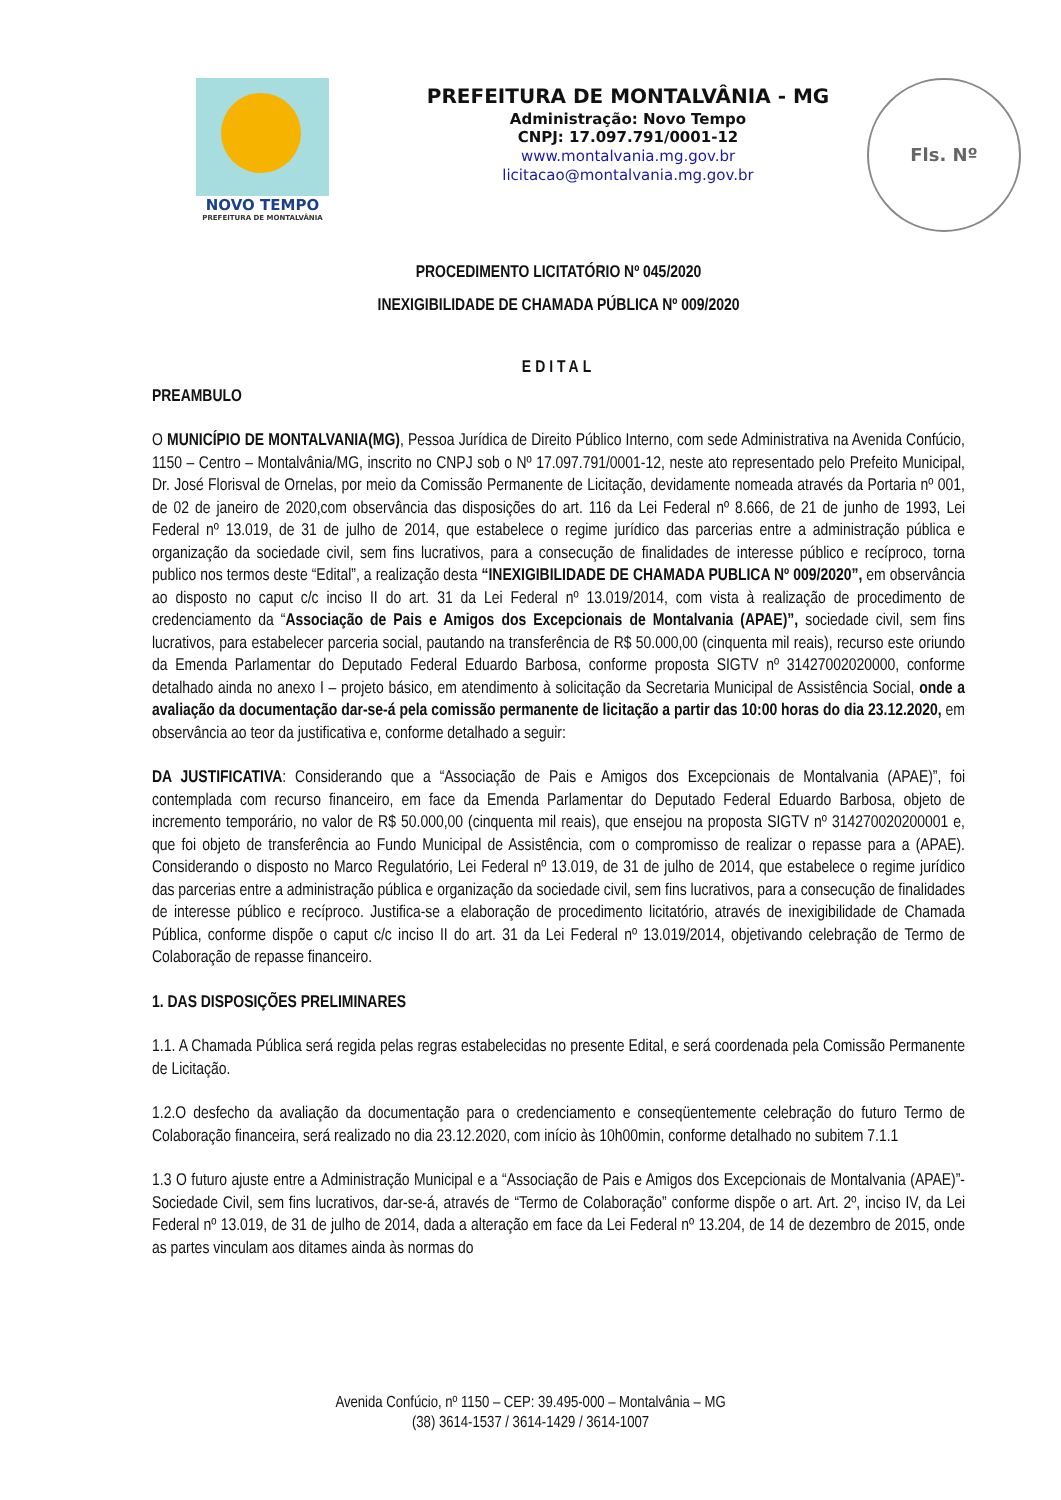NOVO TEMPO
PREFEITURA DE MONTALVÂNIA
PREFEITURA DE MONTALVÂNIA - MG
Administração: Novo Tempo
CNPJ: 17.097.791/0001-12
www.montalvania.mg.gov.br
licitacao@montalvania.mg.gov.br
Fls. Nº
PROCEDIMENTO LICITATÓRIO Nº 045/2020
INEXIGIBILIDADE DE CHAMADA PÚBLICA Nº 009/2020
EDITAL
PREAMBULO
O MUNICÍPIO DE MONTALVANIA(MG), Pessoa Jurídica de Direito Público Interno, com sede Administrativa na Avenida Confúcio, 1150 – Centro – Montalvânia/MG, inscrito no CNPJ sob o Nº 17.097.791/0001-12, neste ato representado pelo Prefeito Municipal, Dr. José Florisval de Ornelas, por meio da Comissão Permanente de Licitação, devidamente nomeada através da Portaria nº 001, de 02 de janeiro de 2020,com observância das disposições do art. 116 da Lei Federal nº 8.666, de 21 de junho de 1993, Lei Federal nº 13.019, de 31 de julho de 2014, que estabelece o regime jurídico das parcerias entre a administração pública e organização da sociedade civil, sem fins lucrativos, para a consecução de finalidades de interesse público e recíproco, torna publico nos termos deste “Edital”, a realização desta “INEXIGIBILIDADE DE CHAMADA PUBLICA Nº 009/2020”, em observância ao disposto no caput c/c inciso II do art. 31 da Lei Federal nº 13.019/2014, com vista à realização de procedimento de credenciamento da “Associação de Pais e Amigos dos Excepcionais de Montalvania (APAE)”, sociedade civil, sem fins lucrativos, para estabelecer parceria social, pautando na transferência de R$ 50.000,00 (cinquenta mil reais), recurso este oriundo da Emenda Parlamentar do Deputado Federal Eduardo Barbosa, conforme proposta SIGTV nº 31427002020000, conforme detalhado ainda no anexo I – projeto básico, em atendimento à solicitação da Secretaria Municipal de Assistência Social, onde a avaliação da documentação dar-se-á pela comissão permanente de licitação a partir das 10:00 horas do dia 23.12.2020, em observância ao teor da justificativa e, conforme detalhado a seguir:
DA JUSTIFICATIVA: Considerando que a “Associação de Pais e Amigos dos Excepcionais de Montalvania (APAE)”, foi contemplada com recurso financeiro, em face da Emenda Parlamentar do Deputado Federal Eduardo Barbosa, objeto de incremento temporário, no valor de R$ 50.000,00 (cinquenta mil reais), que ensejou na proposta SIGTV nº 314270020200001 e, que foi objeto de transferência ao Fundo Municipal de Assistência, com o compromisso de realizar o repasse para a (APAE). Considerando o disposto no Marco Regulatório, Lei Federal nº 13.019, de 31 de julho de 2014, que estabelece o regime jurídico das parcerias entre a administração pública e organização da sociedade civil, sem fins lucrativos, para a consecução de finalidades de interesse público e recíproco. Justifica-se a elaboração de procedimento licitatório, através de inexigibilidade de Chamada Pública, conforme dispõe o caput c/c inciso II do art. 31 da Lei Federal nº 13.019/2014, objetivando celebração de Termo de Colaboração de repasse financeiro.
1. DAS DISPOSIÇÕES PRELIMINARES
1.1. A Chamada Pública será regida pelas regras estabelecidas no presente Edital, e será coordenada pela Comissão Permanente de Licitação.
1.2.O desfecho da avaliação da documentação para o credenciamento e conseqüentemente celebração do futuro Termo de Colaboração financeira, será realizado no dia 23.12.2020, com início às 10h00min, conforme detalhado no subitem 7.1.1
1.3 O futuro ajuste entre a Administração Municipal e a “Associação de Pais e Amigos dos Excepcionais de Montalvania (APAE)”- Sociedade Civil, sem fins lucrativos, dar-se-á, através de “Termo de Colaboração” conforme dispõe o art. Art. 2º, inciso IV, da Lei Federal nº 13.019, de 31 de julho de 2014, dada a alteração em face da Lei Federal nº 13.204, de 14 de dezembro de 2015, onde as partes vinculam aos ditames ainda às normas do
Avenida Confúcio, nº 1150 – CEP: 39.495-000 – Montalvânia – MG
(38) 3614-1537 / 3614-1429 / 3614-1007